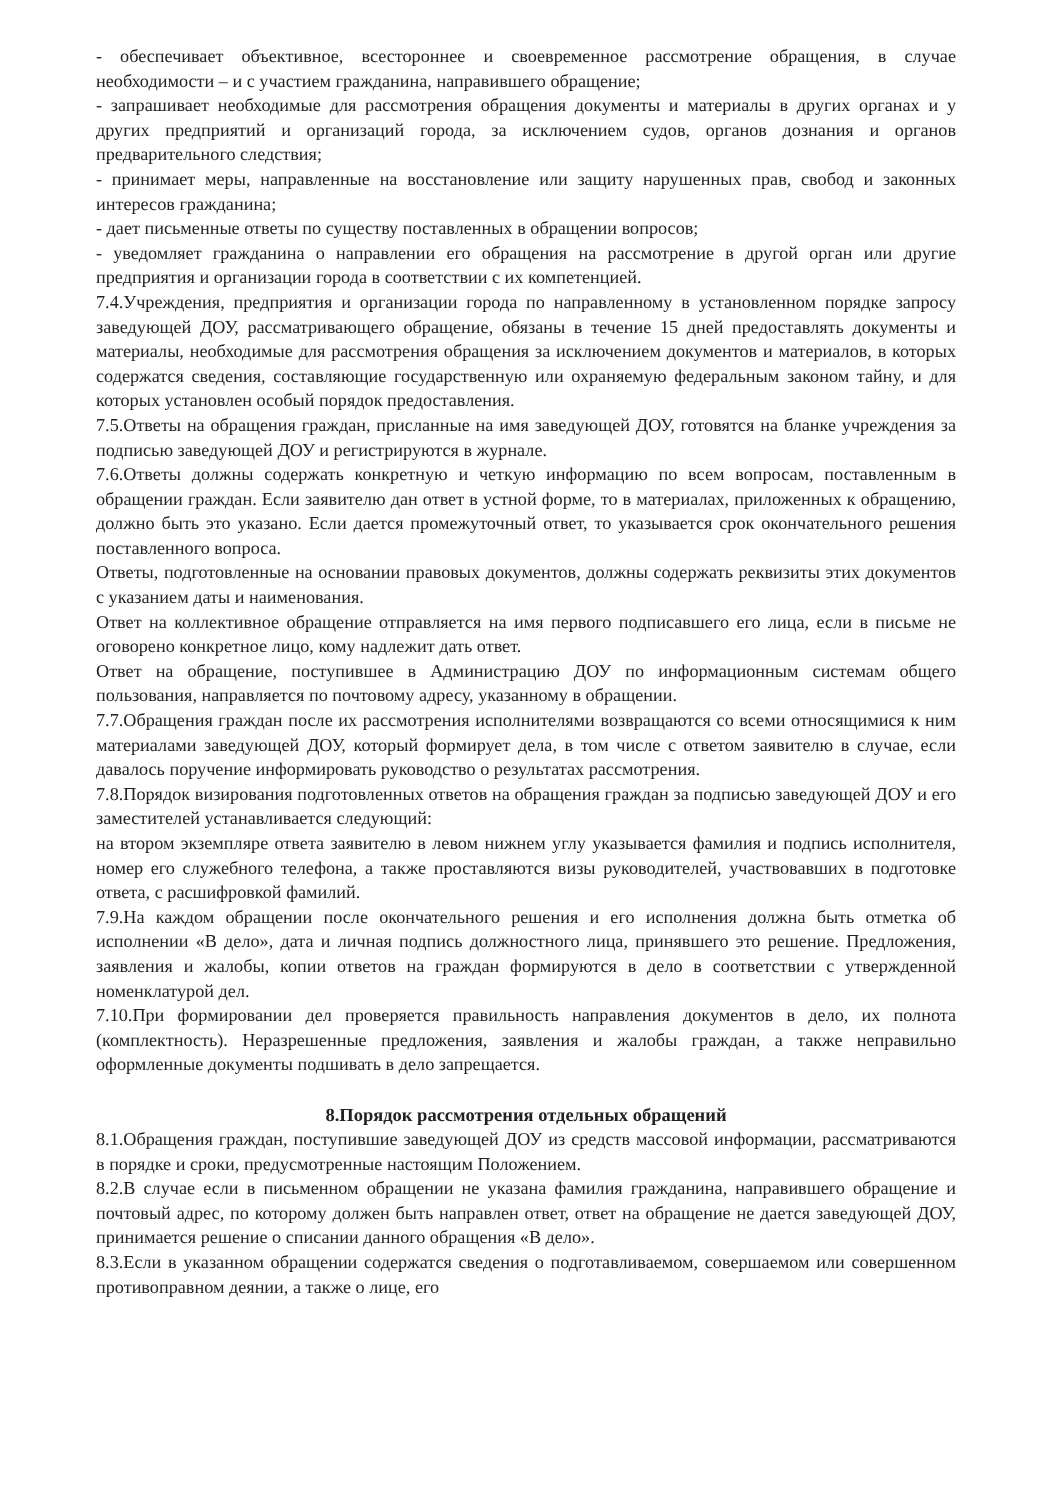- обеспечивает объективное, всестороннее и своевременное рассмотрение обращения, в случае необходимости – и с участием гражданина, направившего обращение;
- запрашивает необходимые для рассмотрения обращения документы и материалы в других органах и у других предприятий и организаций города, за исключением судов, органов дознания и органов предварительного следствия;
- принимает меры, направленные на восстановление или защиту нарушенных прав, свобод и законных интересов гражданина;
- дает письменные ответы по существу поставленных в обращении вопросов;
- уведомляет гражданина о направлении его обращения на рассмотрение в другой орган или другие предприятия и организации города в соответствии с их компетенцией.
7.4.Учреждения, предприятия и организации города по направленному в установленном порядке запросу заведующей ДОУ, рассматривающего обращение, обязаны в течение 15 дней предоставлять документы и материалы, необходимые для рассмотрения обращения за исключением документов и материалов, в которых содержатся сведения, составляющие государственную или охраняемую федеральным законом тайну, и для которых установлен особый порядок предоставления.
7.5.Ответы на обращения граждан, присланные на имя заведующей ДОУ, готовятся на бланке учреждения за подписью заведующей ДОУ и регистрируются в журнале.
7.6.Ответы должны содержать конкретную и четкую информацию по всем вопросам, поставленным в обращении граждан. Если заявителю дан ответ в устной форме, то в материалах, приложенных к обращению, должно быть это указано. Если дается промежуточный ответ, то указывается срок окончательного решения поставленного вопроса.
Ответы, подготовленные на основании правовых документов, должны содержать реквизиты этих документов с указанием даты и наименования.
Ответ на коллективное обращение отправляется на имя первого подписавшего его лица, если в письме не оговорено конкретное лицо, кому надлежит дать ответ.
Ответ на обращение, поступившее в Администрацию ДОУ по информационным системам общего пользования, направляется по почтовому адресу, указанному в обращении.
7.7.Обращения граждан после их рассмотрения исполнителями возвращаются со всеми относящимися к ним материалами заведующей ДОУ, который формирует дела, в том числе с ответом заявителю в случае, если давалось поручение информировать руководство о результатах рассмотрения.
7.8.Порядок визирования подготовленных ответов на обращения граждан за подписью заведующей ДОУ и его заместителей устанавливается следующий:
на втором экземпляре ответа заявителю в левом нижнем углу указывается фамилия и подпись исполнителя, номер его служебного телефона, а также проставляются визы руководителей, участвовавших в подготовке ответа, с расшифровкой фамилий.
7.9.На каждом обращении после окончательного решения и его исполнения должна быть отметка об исполнении «В дело», дата и личная подпись должностного лица, принявшего это решение. Предложения, заявления и жалобы, копии ответов на граждан формируются в дело в соответствии с утвержденной номенклатурой дел.
7.10.При формировании дел проверяется правильность направления документов в дело, их полнота (комплектность). Неразрешенные предложения, заявления и жалобы граждан, а также неправильно оформленные документы подшивать в дело запрещается.
8.Порядок рассмотрения отдельных обращений
8.1.Обращения граждан, поступившие заведующей ДОУ из средств массовой информации, рассматриваются в порядке и сроки, предусмотренные настоящим Положением.
8.2.В случае если в письменном обращении не указана фамилия гражданина, направившего обращение и почтовый адрес, по которому должен быть направлен ответ, ответ на обращение не дается заведующей ДОУ, принимается решение о списании данного обращения «В дело».
8.3.Если в указанном обращении содержатся сведения о подготавливаемом, совершаемом или совершенном противоправном деянии, а также о лице, его